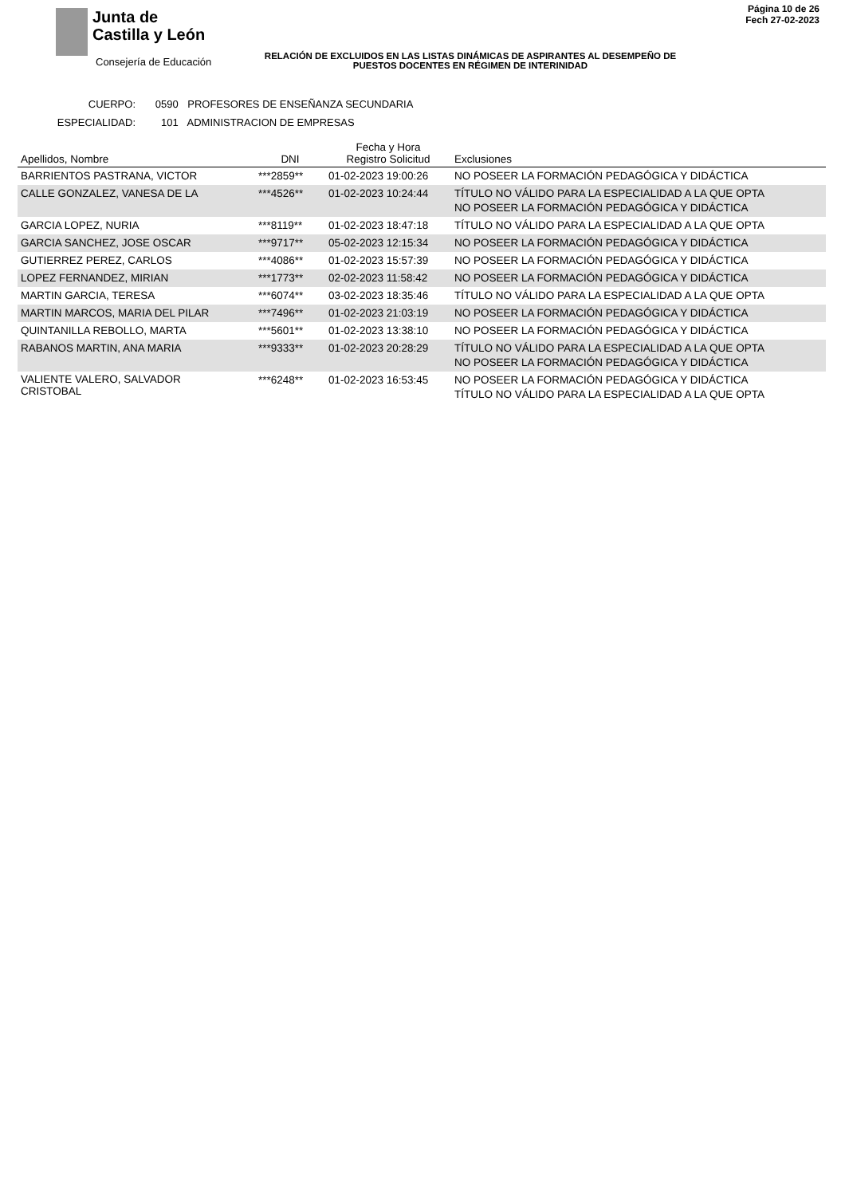Junta de
Castilla y León
Consejería de Educación
Página 10 de 26
Fech 27-02-2023
RELACIÓN DE EXCLUIDOS EN LAS LISTAS DINÁMICAS DE ASPIRANTES AL DESEMPEÑO DE PUESTOS DOCENTES EN RÉGIMEN DE INTERINIDAD
CUERPO: 0590 PROFESORES DE ENSEÑANZA SECUNDARIA
ESPECIALIDAD: 101 ADMINISTRACION DE EMPRESAS
| Apellidos, Nombre | DNI | Fecha y Hora Registro Solicitud | Exclusiones |
| --- | --- | --- | --- |
| BARRIENTOS PASTRANA, VICTOR | ***2859** | 01-02-2023 19:00:26 | NO POSEER LA FORMACIÓN PEDAGÓGICA Y DIDÁCTICA |
| CALLE GONZALEZ, VANESA DE LA | ***4526** | 01-02-2023 10:24:44 | TÍTULO NO VÁLIDO PARA LA ESPECIALIDAD A LA QUE OPTA NO POSEER LA FORMACIÓN PEDAGÓGICA Y DIDÁCTICA |
| GARCIA LOPEZ, NURIA | ***8119** | 01-02-2023 18:47:18 | TÍTULO NO VÁLIDO PARA LA ESPECIALIDAD A LA QUE OPTA |
| GARCIA SANCHEZ, JOSE OSCAR | ***9717** | 05-02-2023 12:15:34 | NO POSEER LA FORMACIÓN PEDAGÓGICA Y DIDÁCTICA |
| GUTIERREZ PEREZ, CARLOS | ***4086** | 01-02-2023 15:57:39 | NO POSEER LA FORMACIÓN PEDAGÓGICA Y DIDÁCTICA |
| LOPEZ FERNANDEZ, MIRIAN | ***1773** | 02-02-2023 11:58:42 | NO POSEER LA FORMACIÓN PEDAGÓGICA Y DIDÁCTICA |
| MARTIN GARCIA, TERESA | ***6074** | 03-02-2023 18:35:46 | TÍTULO NO VÁLIDO PARA LA ESPECIALIDAD A LA QUE OPTA |
| MARTIN MARCOS, MARIA DEL PILAR | ***7496** | 01-02-2023 21:03:19 | NO POSEER LA FORMACIÓN PEDAGÓGICA Y DIDÁCTICA |
| QUINTANILLA REBOLLO, MARTA | ***5601** | 01-02-2023 13:38:10 | NO POSEER LA FORMACIÓN PEDAGÓGICA Y DIDÁCTICA |
| RABANOS MARTIN, ANA MARIA | ***9333** | 01-02-2023 20:28:29 | TÍTULO NO VÁLIDO PARA LA ESPECIALIDAD A LA QUE OPTA NO POSEER LA FORMACIÓN PEDAGÓGICA Y DIDÁCTICA |
| VALIENTE VALERO, SALVADOR CRISTOBAL | ***6248** | 01-02-2023 16:53:45 | NO POSEER LA FORMACIÓN PEDAGÓGICA Y DIDÁCTICA TÍTULO NO VÁLIDO PARA LA ESPECIALIDAD A LA QUE OPTA |